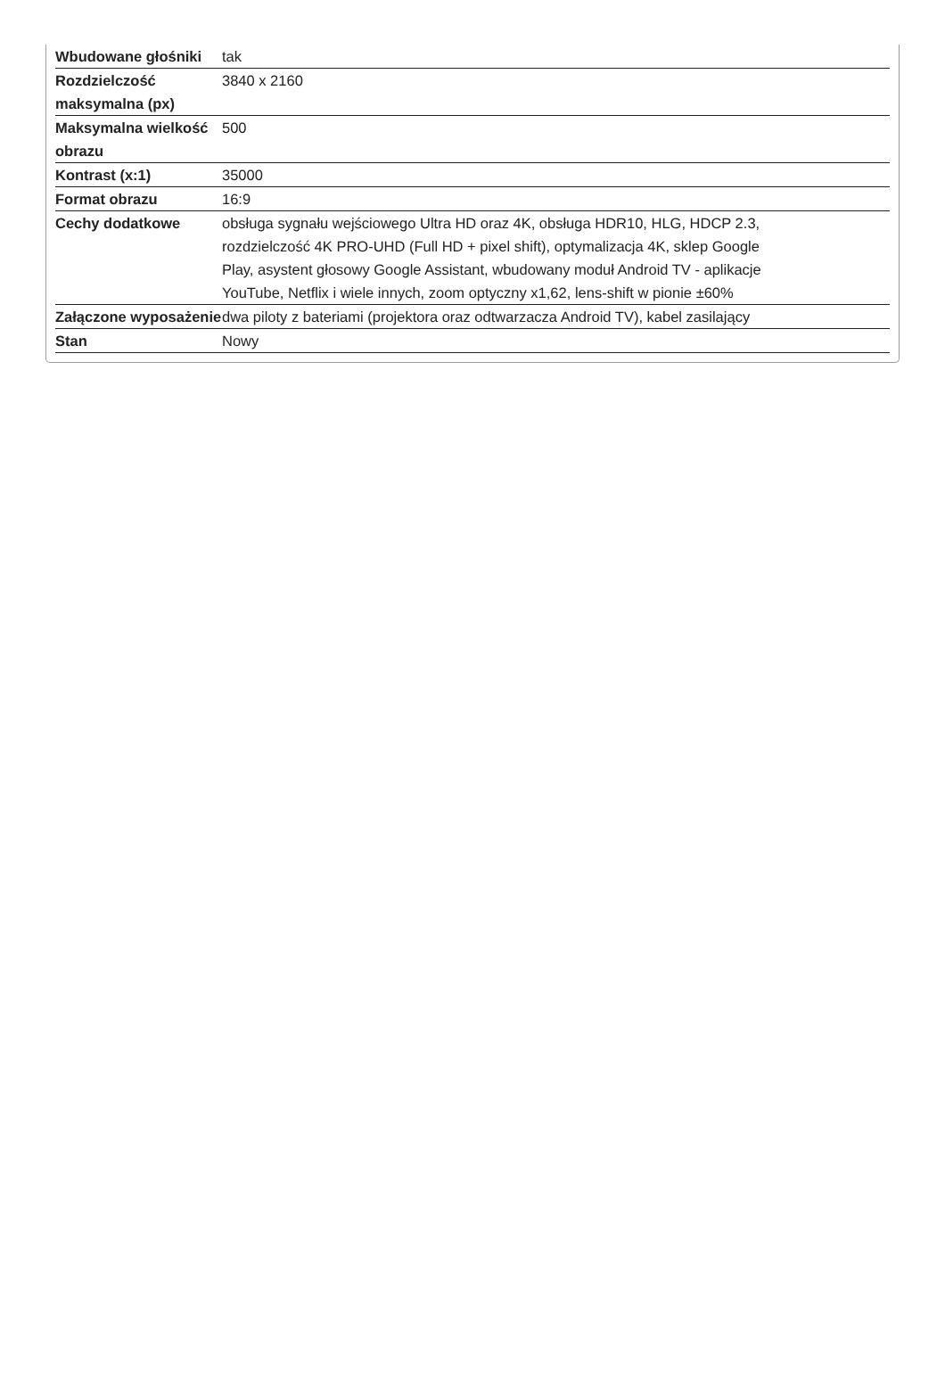| Wbudowane głośniki | tak |
| Rozdzielczość maksymalna (px) | 3840 x 2160 |
| Maksymalna wielkość obrazu | 500 |
| Kontrast (x:1) | 35000 |
| Format obrazu | 16:9 |
| Cechy dodatkowe | obsługa sygnału wejściowego Ultra HD oraz 4K, obsługa HDR10, HLG, HDCP 2.3, rozdzielczość 4K PRO-UHD (Full HD + pixel shift), optymalizacja 4K, sklep Google Play, asystent głosowy Google Assistant, wbudowany moduł Android TV - aplikacje YouTube, Netflix i wiele innych, zoom optyczny x1,62, lens-shift w pionie ±60% |
| Załączone wyposażenie | dwa piloty z bateriami (projektora oraz odtwarzacza Android TV), kabel zasilający |
| Stan | Nowy |